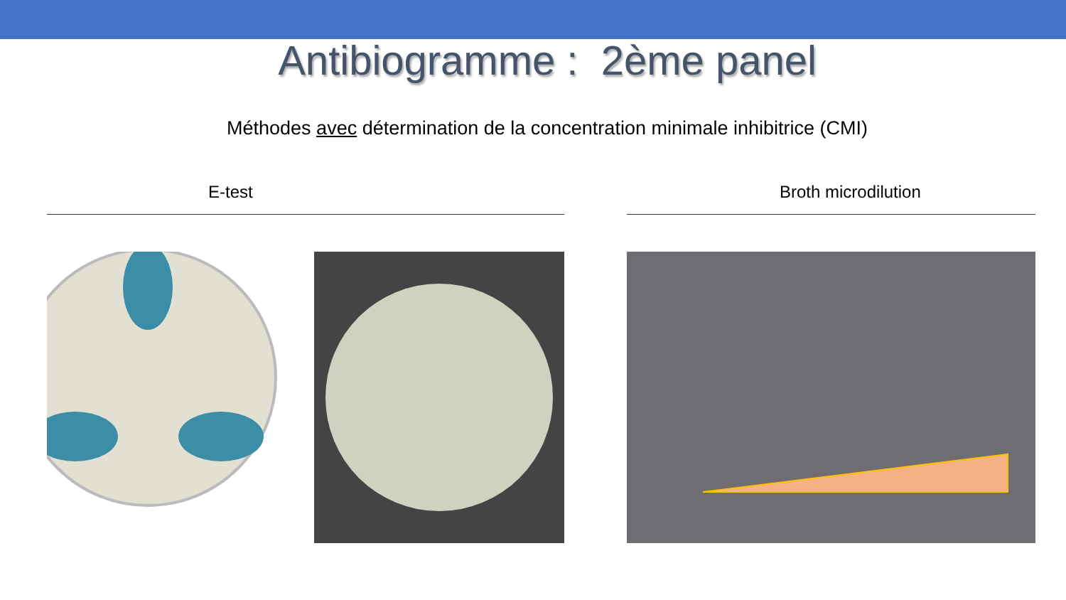Antibiogramme : 2ème panel
Méthodes avec détermination de la concentration minimale inhibitrice (CMI)
E-test Broth microdilution